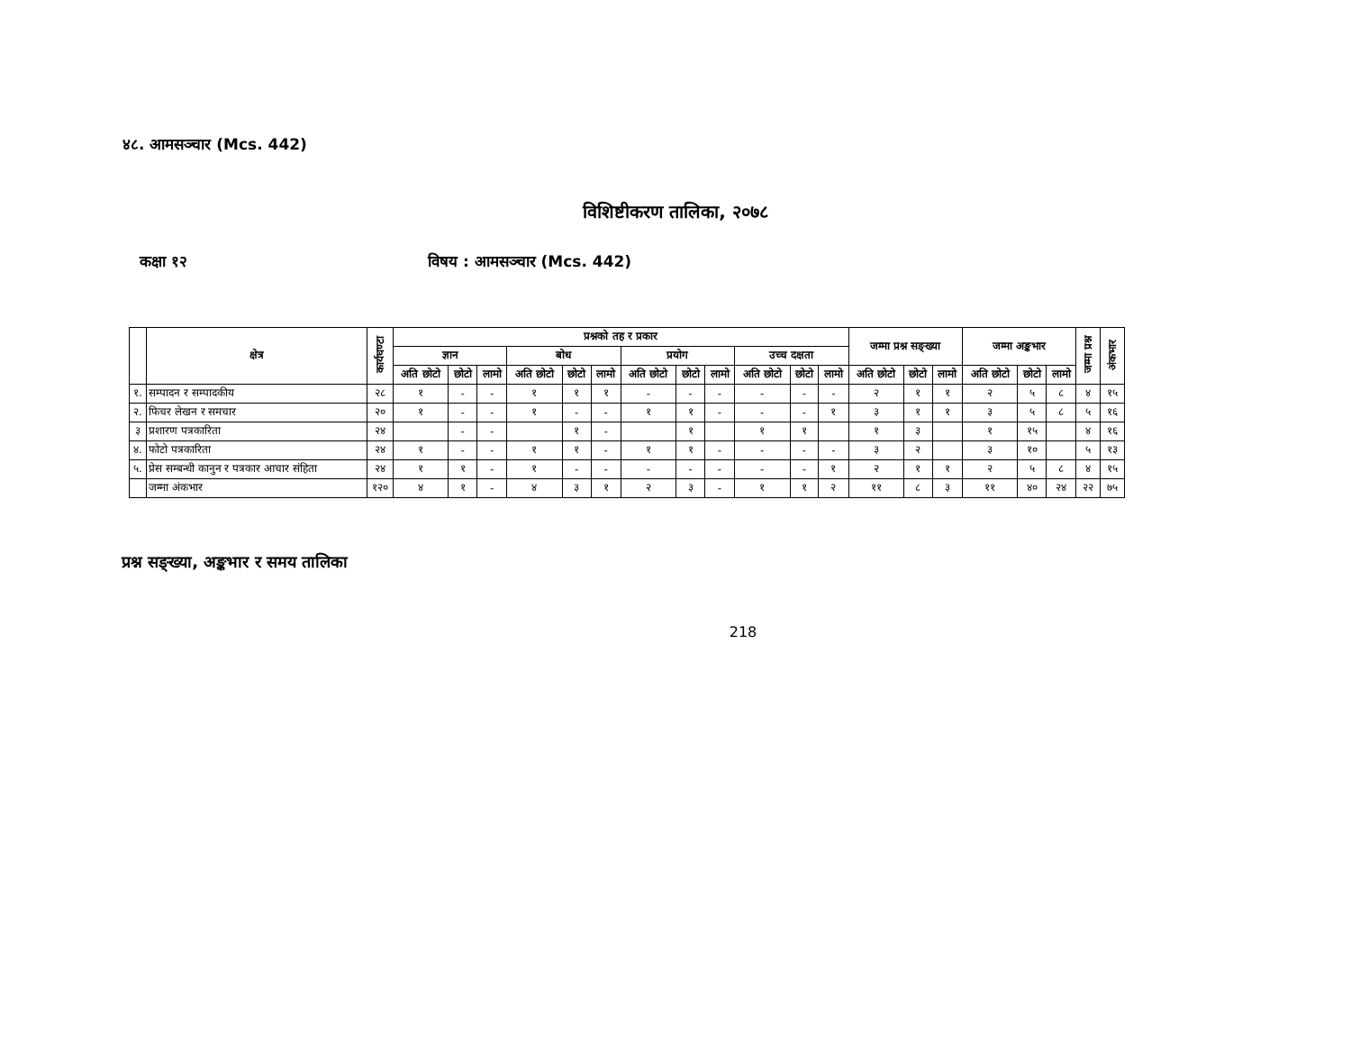४८. आमसञ्चार (Mcs. 442)
विशिष्टीकरण तालिका, २०७८
कक्षा १२ विषय : आमसञ्चार (Mcs. 442)
| | क्षेत्र | कार्यघण्टा | प्रश्नको तह र प्रकार | | | | | | | | | | | | जम्मा प्रश्न सङ्ख्या | | | जम्मा अङ्कभार | | | जम्मा प्रश्न | अंकभार |
| --- | --- | --- | --- | --- | --- | --- | --- | --- | --- | --- | --- | --- | --- | --- | --- | --- | --- | --- | --- | --- | --- | --- |
| | | | ज्ञान | | | बोध | | | प्रयोग | | | उच्च दक्षता | | | | | | | | | | |
| | | | अति छोटो | छोटो | लामो | अति छोटो | छोटो | लामो | अति छोटो | छोटो | लामो | अति छोटो | छोटो | लामो | अति छोटो | छोटो | लामो | अति छोटो | छोटो | लामो | | |
| १. | सम्पादन र सम्पादकीय | २८ | १ | - | - | १ | १ | १ | - | - | - | - | - | - | २ | १ | १ | २ | ५ | ८ | ४ | १५ |
| २. | फिचर लेखन र समचार | २० | १ | - | - | १ | - | - | १ | १ | - | - | - | १ | ३ | १ | १ | ३ | ५ | ८ | ५ | १६ |
| ३ | प्रशारण पत्रकारिता | २४ | | - | - | | १ | - | | १ | | १ | १ | | १ | ३ | | १ | १५ | | ४ | १६ |
| ४. | फोटो पत्रकारिता | २४ | १ | - | - | १ | १ | - | १ | १ | - | - | - | - | ३ | २ | | ३ | १० | | ५ | १३ |
| ५. | प्रेस सम्बन्धी कानुन र पत्रकार आचार संहिता | २४ | १ | १ | - | १ | - | - | - | - | - | - | - | १ | २ | १ | १ | २ | ५ | ८ | ४ | १५ |
| | जम्मा अंकभार | १२० | ४ | १ | - | ४ | ३ | १ | २ | ३ | - | १ | १ | २ | ११ | ८ | ३ | ११ | ४० | २४ | २२ | ७५ |
प्रश्न सङ्ख्या, अङ्कभार र समय तालिका
218